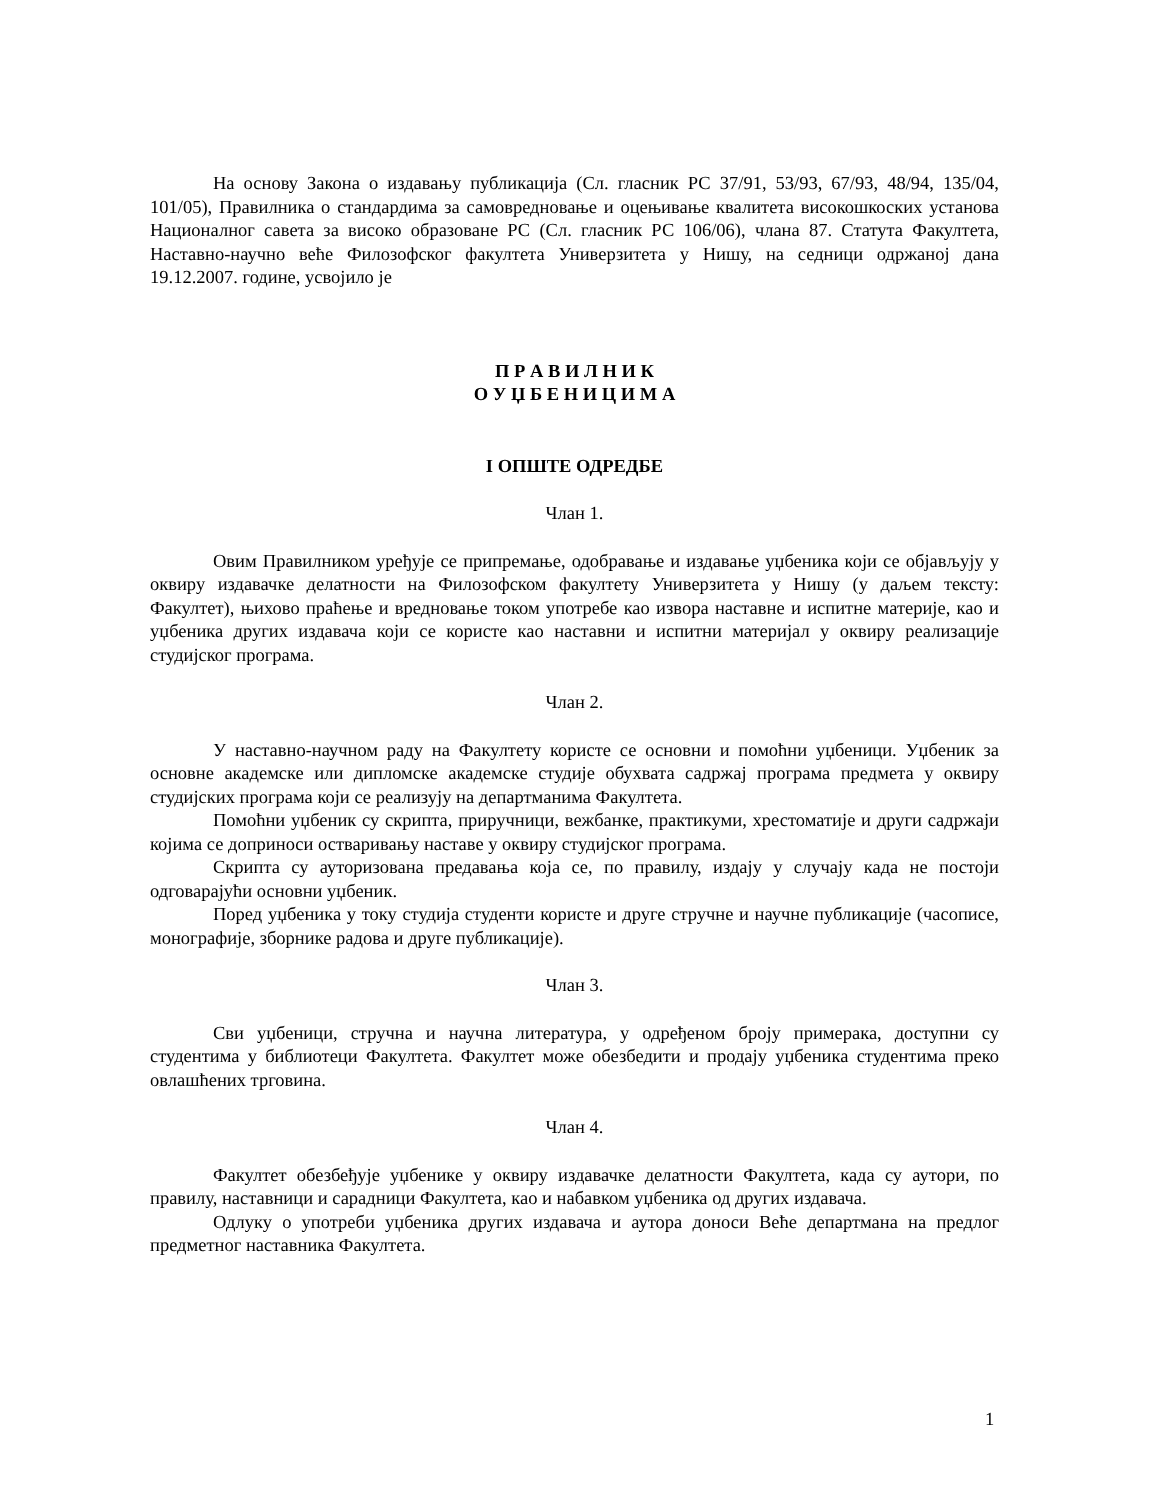На основу Закона о издавању публикација (Сл. гласник РС 37/91, 53/93, 67/93, 48/94, 135/04, 101/05), Правилника о стандардима за самовредновање и оцењивање квалитета високошкоских установа Националног савета за високо образоване РС (Сл. гласник РС 106/06), члана 87. Статута Факултета, Наставно-научно веће Филозофског факултета Универзитета у Нишу, на седници одржаној дана 19.12.2007. године, усвојило је
П Р А В И Л Н И К
О У Џ Б Е Н И Ц И М А
I ОПШТЕ ОДРЕДБЕ
Члан 1.
Овим Правилником уређује се припремање, одобравање и издавање уџбеника који се објављују у оквиру издавачке делатности на Филозофском факултету Универзитета у Нишу (у даљем тексту: Факултет), њихово праћење и вредновање током употребе као извора наставне и испитне материје, као и уџбеника других издавача који се користе као наставни и испитни материјал у оквиру реализације студијског програма.
Члан 2.
У наставно-научном раду на Факултету користе се основни и помоћни уџбеници. Уџбеник за основне академске или дипломске академске студије обухвата садржај програма предмета у оквиру студијских програма који се реализују на департманима Факултета.
Помоћни уџбеник су скрипта, приручници, вежбанке, практикуми, хрестоматије и други садржаји којима се доприноси остваривању наставе у оквиру студијског програма.
Скрипта су ауторизована предавања која се, по правилу, издају у случају када не постоји одговарајући основни уџбеник.
Поред уџбеника у току студија студенти користе и друге стручне и научне публикације (часописе, монографије, зборнике радова и друге публикације).
Члан 3.
Сви уџбеници, стручна и научна литература, у одређеном броју примерака, доступни су студентима у библиотеци Факултета. Факултет може обезбедити и продају уџбеника студентима преко овлашћених трговина.
Члан 4.
Факултет обезбеђује уџбенике у оквиру издавачке делатности Факултета, када су аутори, по правилу, наставници и сарадници Факултета, као и набавком уџбеника од других издавача.
Одлуку о употреби уџбеника других издавача и аутора доноси Веће департмана на предлог предметног наставника Факултета.
1